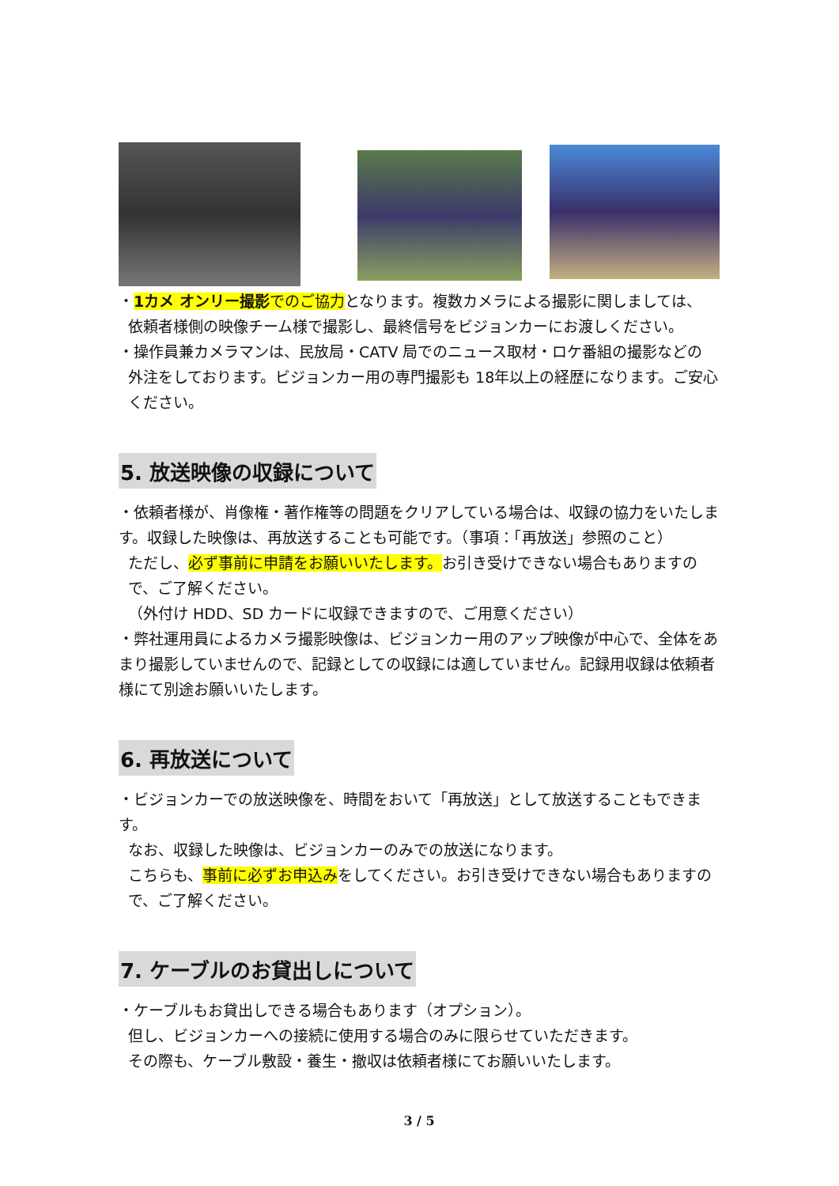・1カメ オンリー撮影 でのご協力となります。複数カメラによる撮影に関しましては、
依頼者様側の映像チーム様で撮影し、最終信号をビジョンカーにお渡しください。
・操作員兼カメラマンは、民放局・CATV 局でのニュース取材・ロケ番組の撮影などの
外注をしております。ビジョンカー用の専門撮影も 18年以上の経歴になります。ご安心ください。
5. 放送映像の収録について
・依頼者様が、肖像権・著作権等の問題をクリアしている場合は、収録の協力をいたします。収録した映像は、再放送することも可能です。（事項：「再放送」参照のこと）
ただし、必ず事前に申請をお願いいたします。お引き受けできない場合もありますので、ご了解ください。
（外付け HDD、SD カードに収録できますので、ご用意ください）
・弊社運用員によるカメラ撮影映像は、ビジョンカー用のアップ映像が中心で、全体をあまり撮影していませんので、記録としての収録には適していません。記録用収録は依頼者様にて別途お願いいたします。
6. 再放送について
・ビジョンカーでの放送映像を、時間をおいて「再放送」として放送することもできます。
なお、収録した映像は、ビジョンカーのみでの放送になります。
こちらも、事前に必ずお申込みをしてください。お引き受けできない場合もありますので、ご了解ください。
7. ケーブルのお貸出しについて
・ケーブルもお貸出しできる場合もあります（オプション）。
但し、ビジョンカーへの接続に使用する場合のみに限らせていただきます。
その際も、ケーブル敷設・養生・撤収は依頼者様にてお願いいたします。
3 / 5